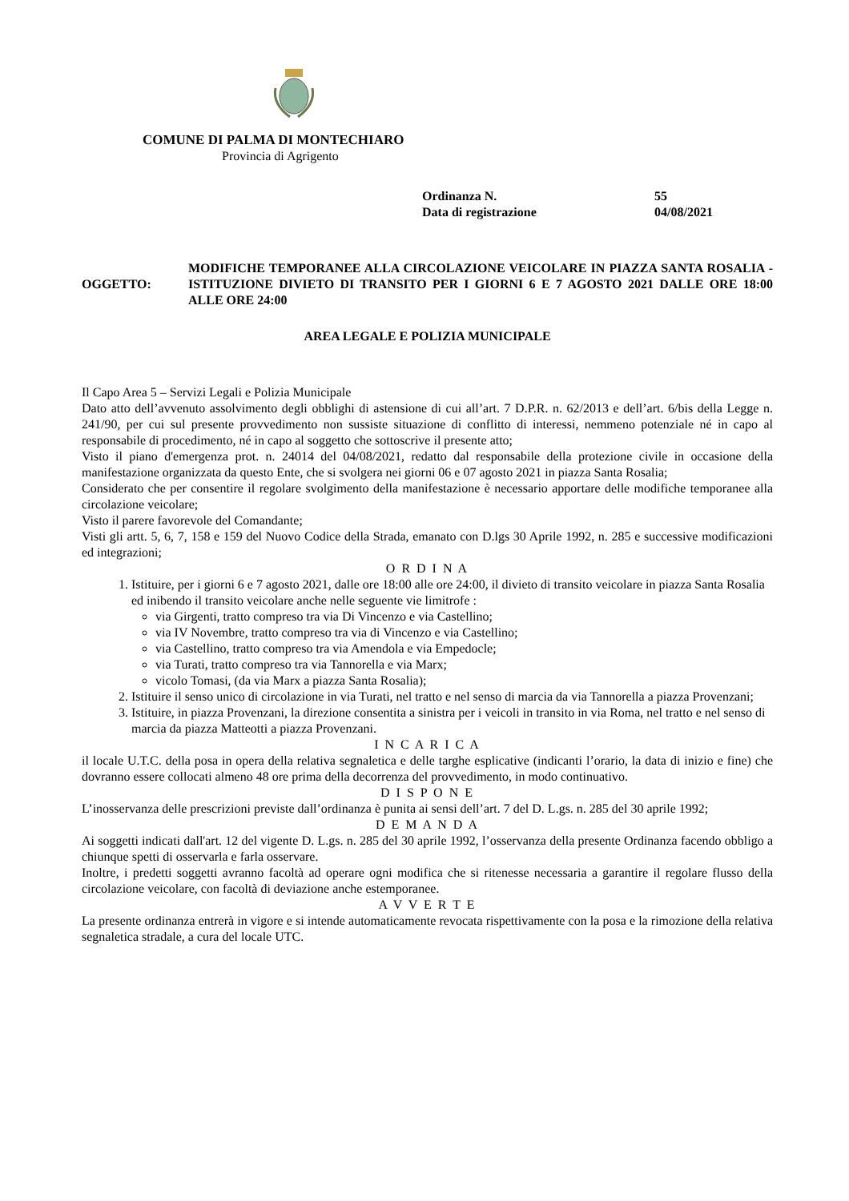COMUNE DI PALMA DI MONTECHIARO
Provincia di Agrigento
Ordinanza N. 55
Data di registrazione 04/08/2021
OGGETTO: MODIFICHE TEMPORANEE ALLA CIRCOLAZIONE VEICOLARE IN PIAZZA SANTA ROSALIA - ISTITUZIONE DIVIETO DI TRANSITO PER I GIORNI 6 E 7 AGOSTO 2021 DALLE ORE 18:00 ALLE ORE 24:00
AREA LEGALE E POLIZIA MUNICIPALE
Il Capo Area 5 – Servizi Legali e Polizia Municipale
Dato atto dell’avvenuto assolvimento degli obblighi di astensione di cui all’art. 7 D.P.R. n. 62/2013 e dell’art. 6/bis della Legge n. 241/90, per cui sul presente provvedimento non sussiste situazione di conflitto di interessi, nemmeno potenziale né in capo al responsabile di procedimento, né in capo al soggetto che sottoscrive il presente atto;
Visto il piano d'emergenza prot. n. 24014 del 04/08/2021, redatto dal responsabile della protezione civile in occasione della manifestazione organizzata da questo Ente, che si svolgera nei giorni 06 e 07 agosto 2021 in piazza Santa Rosalia;
Considerato che per consentire il regolare svolgimento della manifestazione è necessario apportare delle modifiche temporanee alla circolazione veicolare;
Visto il parere favorevole del Comandante;
Visti gli artt. 5, 6, 7, 158 e 159 del Nuovo Codice della Strada, emanato con D.lgs 30 Aprile 1992, n. 285 e successive modificazioni ed integrazioni;
O R D I N A
1. Istituire, per i giorni 6 e 7 agosto 2021, dalle ore 18:00 alle ore 24:00, il divieto di transito veicolare in piazza Santa Rosalia ed inibendo il transito veicolare anche nelle seguente vie limitrofe :
via Girgenti, tratto compreso tra via Di Vincenzo e via Castellino;
via IV Novembre, tratto compreso tra via di Vincenzo e via Castellino;
via Castellino, tratto compreso tra via Amendola e via Empedocle;
via Turati, tratto compreso tra via Tannorella e via Marx;
vicolo Tomasi, (da via Marx a piazza Santa Rosalia);
2. Istituire il senso unico di circolazione in via Turati, nel tratto e nel senso di marcia da via Tannorella a piazza Provenzani;
3. Istituire, in piazza Provenzani, la direzione consentita a sinistra per i veicoli in transito in via Roma, nel tratto e nel senso di marcia da piazza Matteotti a piazza Provenzani.
I N C A R I C A
il locale U.T.C. della posa in opera della relativa segnaletica e delle targhe esplicative (indicanti l’orario, la data di inizio e fine) che dovranno essere collocati almeno 48 ore prima della decorrenza del provvedimento, in modo continuativo.
D I S P O N E
L’inosservanza delle prescrizioni previste dall’ordinanza è punita ai sensi dell’art. 7 del D. L.gs. n. 285 del 30 aprile 1992;
D E M A N D A
Ai soggetti indicati dall'art. 12 del vigente D. L.gs. n. 285 del 30 aprile 1992, l’osservanza della presente Ordinanza facendo obbligo a chiunque spetti di osservarla e farla osservare.
Inoltre, i predetti soggetti avranno facoltà ad operare ogni modifica che si ritenesse necessaria a garantire il regolare flusso della circolazione veicolare, con facoltà di deviazione anche estemporanee.
A V V E R T E
La presente ordinanza entrerà in vigore e si intende automaticamente revocata rispettivamente con la posa e la rimozione della relativa segnaletica stradale, a cura del locale UTC.